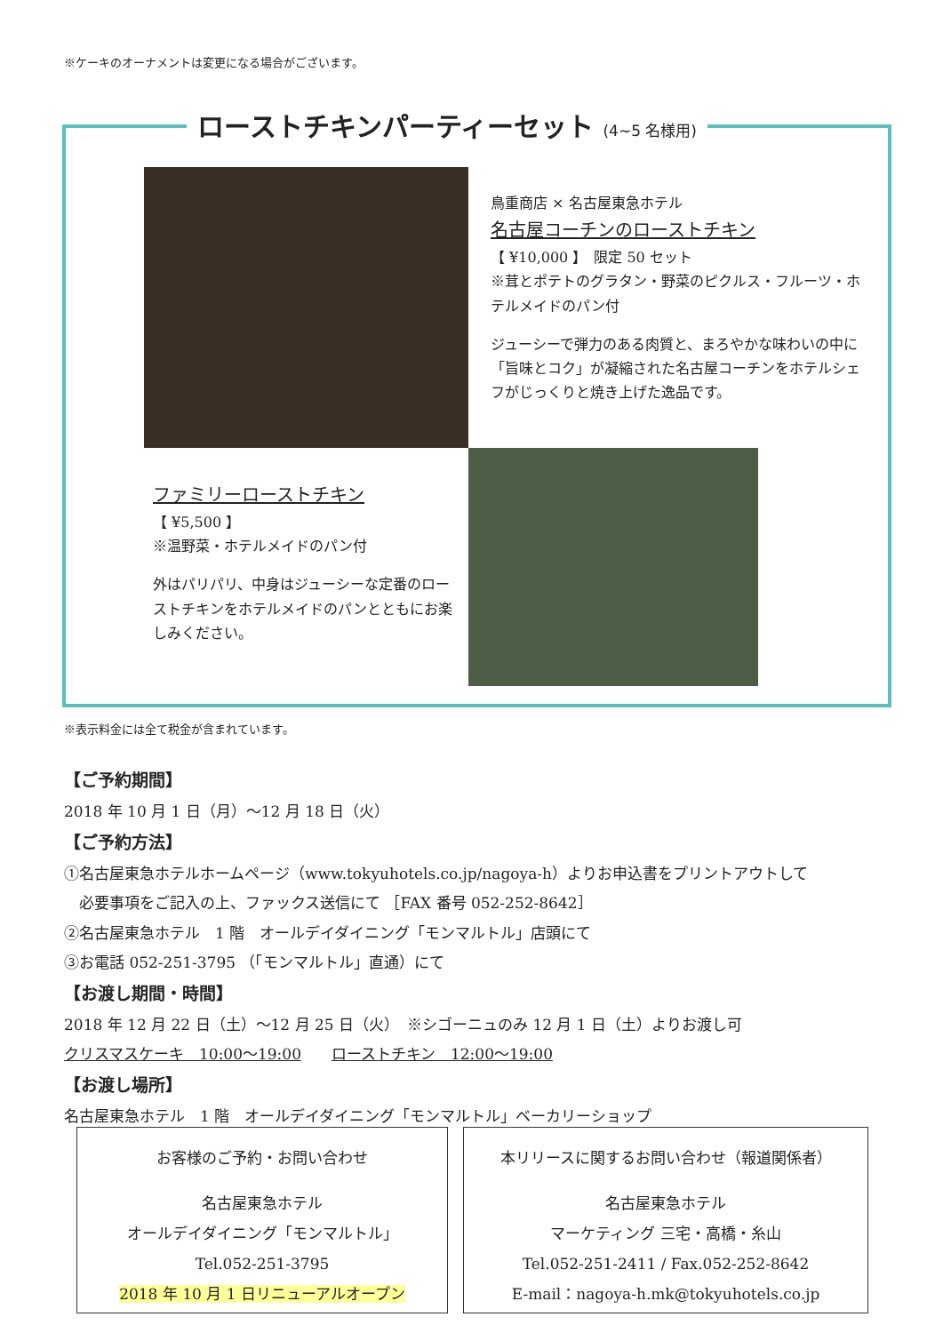※ケーキのオーナメントは変更になる場合がございます。
ローストチキンパーティーセット (4~5 名様用)
鳥重商店 × 名古屋東急ホテル
名古屋コーチンのローストチキン
【 ¥10,000 】　限定 50 セット
※茸とポテトのグラタン・野菜のピクルス・フルーツ・ホテルメイドのパン付
ジューシーで弾力のある肉質と、まろやかな味わいの中に「旨味とコク」が凝縮された名古屋コーチンをホテルシェフがじっくりと焼き上げた逸品です。
ファミリーローストチキン
【 ¥5,500 】
※温野菜・ホテルメイドのパン付
外はパリパリ、中身はジューシーな定番のローストチキンをホテルメイドのパンとともにお楽しみください。
※表示料金には全て税金が含まれています。
【ご予約期間】
2018 年 10 月 1 日（月）～12 月 18 日（火）
【ご予約方法】
①名古屋東急ホテルホームページ（www.tokyuhotels.co.jp/nagoya-h）よりお申込書をプリントアウトして
　必要事項をご記入の上、ファックス送信にて ［FAX 番号 052-252-8642］
②名古屋東急ホテル　1 階　オールデイダイニング「モンマルトル」店頭にて
③お電話 052-251-3795 （「モンマルトル」直通）にて
【お渡し期間・時間】
2018 年 12 月 22 日（土）～12 月 25 日（火）　※シゴーニュのみ 12 月 1 日（土）よりお渡し可
クリスマスケーキ　10:00～19:00　　ローストチキン　12:00～19:00
【お渡し場所】
名古屋東急ホテル　1 階　オールデイダイニング「モンマルトル」ベーカリーショップ
お客様のご予約・お問い合わせ
名古屋東急ホテル
オールデイダイニング「モンマルトル」
Tel.052-251-3795
2018 年 10 月 1 日リニューアルオープン
本リリースに関するお問い合わせ（報道関係者）
名古屋東急ホテル
マーケティング 三宅・高橋・糸山
Tel.052-251-2411 / Fax.052-252-8642
E-mail：nagoya-h.mk@tokyuhotels.co.jp